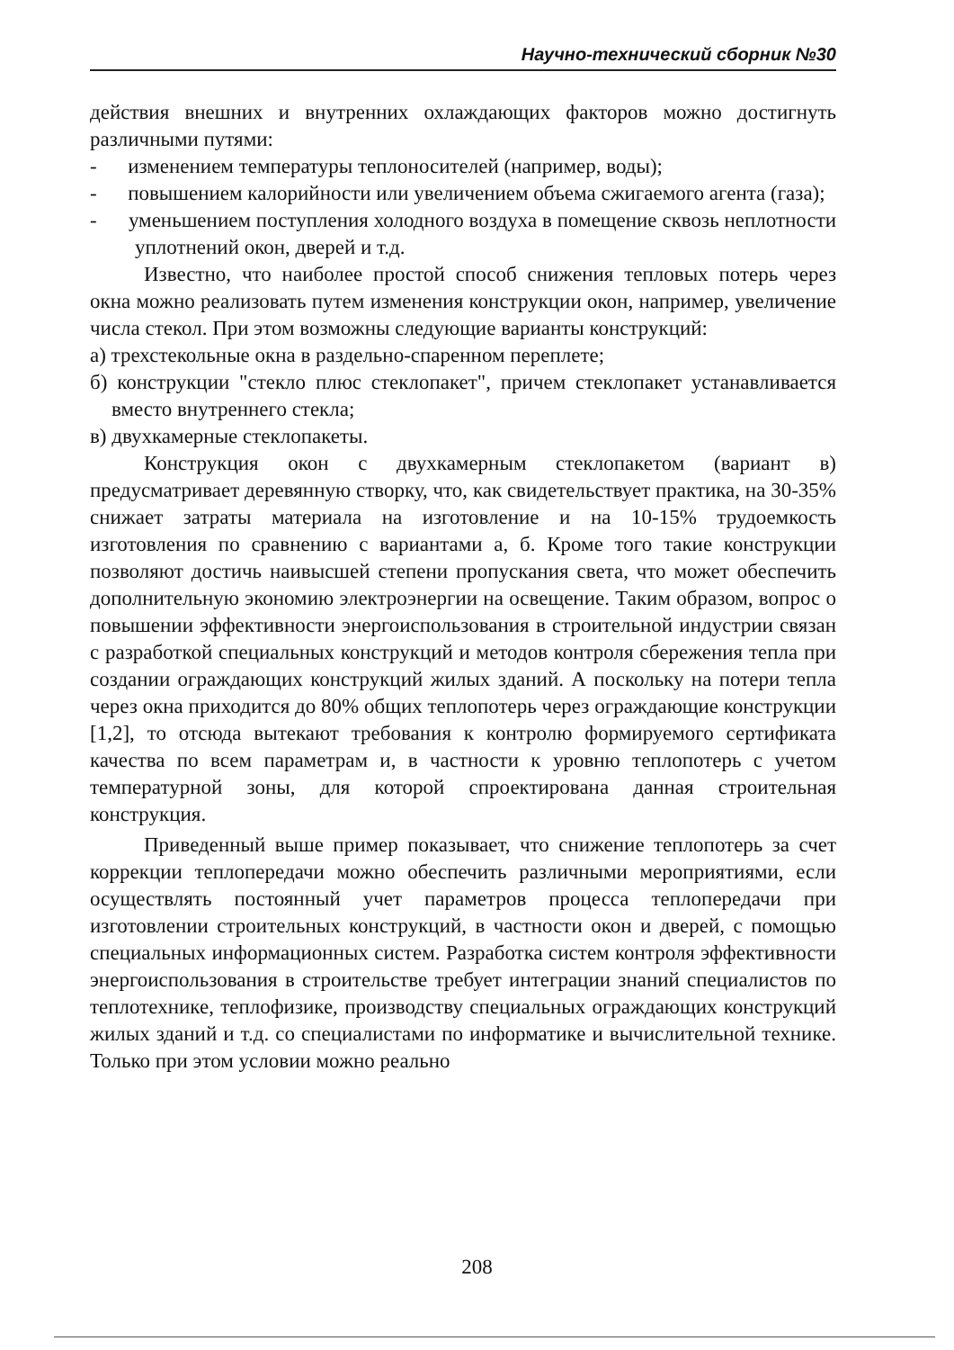Научно-технический сборник №30
действия внешних и внутренних охлаждающих факторов можно достигнуть различными путями:
- изменением температуры теплоносителей (например, воды);
- повышением калорийности или увеличением объема сжигаемого агента (газа);
- уменьшением поступления холодного воздуха в помещение сквозь неплотности уплотнений окон, дверей и т.д.
Известно, что наиболее простой способ снижения тепловых потерь через окна можно реализовать путем изменения конструкции окон, например, увеличение числа стекол. При этом возможны следующие варианты конструкций:
а) трехстекольные окна в раздельно-спаренном переплете;
б) конструкции "стекло плюс стеклопакет", причем стеклопакет устанавливается вместо внутреннего стекла;
в) двухкамерные стеклопакеты.
Конструкция окон с двухкамерным стеклопакетом (вариант в) предусматривает деревянную створку, что, как свидетельствует практика, на 30-35% снижает затраты материала на изготовление и на 10-15% трудоемкость изготовления по сравнению с вариантами а, б. Кроме того такие конструкции позволяют достичь наивысшей степени пропускания света, что может обеспечить дополнительную экономию электроэнергии на освещение. Таким образом, вопрос о повышении эффективности энергоиспользования в строительной индустрии связан с разработкой специальных конструкций и методов контроля сбережения тепла при создании ограждающих конструкций жилых зданий. А поскольку на потери тепла через окна приходится до 80% общих теплопотерь через ограждающие конструкции [1,2], то отсюда вытекают требования к контролю формируемого сертификата качества по всем параметрам и, в частности к уровню теплопотерь с учетом температурной зоны, для которой спроектирована данная строительная конструкция.
Приведенный выше пример показывает, что снижение теплопотерь за счет коррекции теплопередачи можно обеспечить различными мероприятиями, если осуществлять постоянный учет параметров процесса теплопередачи при изготовлении строительных конструкций, в частности окон и дверей, с помощью специальных информационных систем. Разработка систем контроля эффективности энергоиспользования в строительстве требует интеграции знаний специалистов по теплотехнике, теплофизике, производству специальных ограждающих конструкций жилых зданий и т.д. со специалистами по информатике и вычислительной технике. Только при этом условии можно реально
208